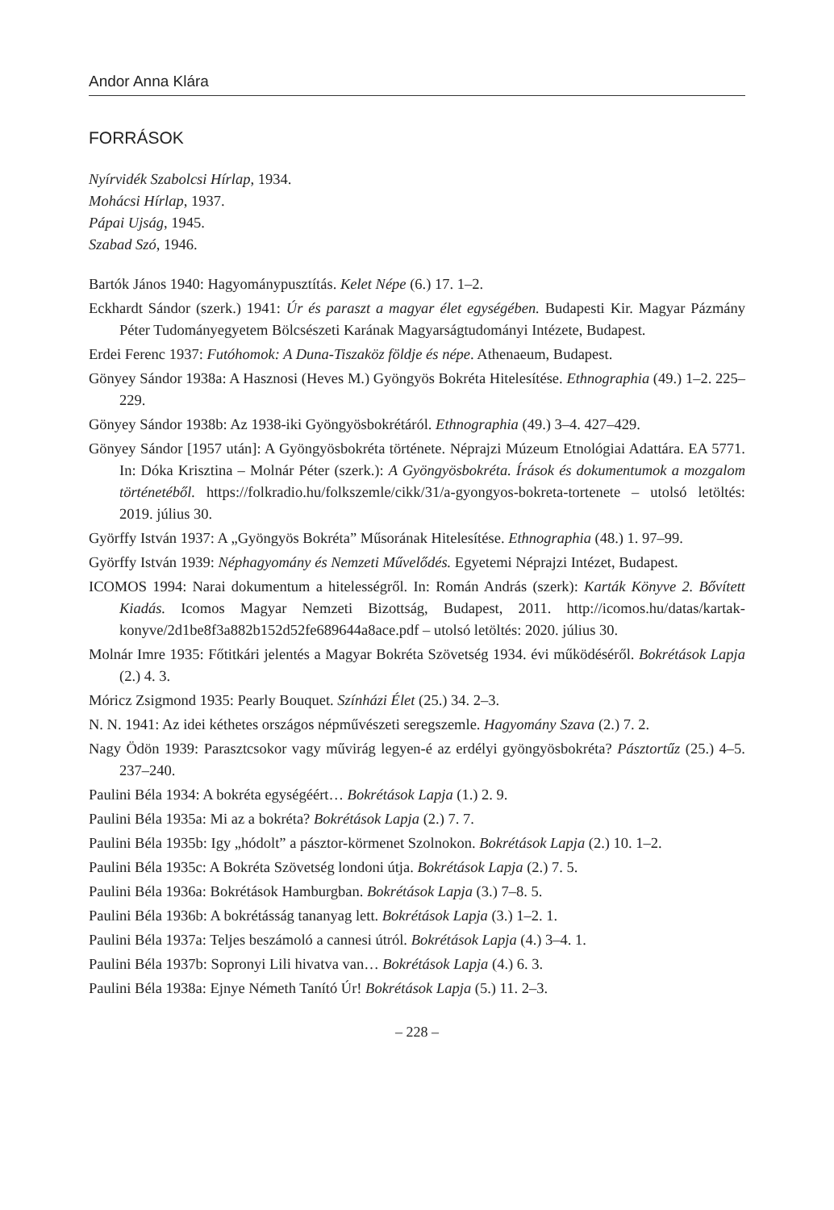Andor Anna Klára
FORRÁSOK
Nyírvidék Szabolcsi Hírlap, 1934.
Mohácsi Hírlap, 1937.
Pápai Ujság, 1945.
Szabad Szó, 1946.
Bartók János 1940: Hagyománypusztítás. Kelet Népe (6.) 17. 1–2.
Eckhardt Sándor (szerk.) 1941: Úr és paraszt a magyar élet egységében. Budapesti Kir. Magyar Pázmány Péter Tudományegyetem Bölcsészeti Karának Magyarságtudományi Intézete, Budapest.
Erdei Ferenc 1937: Futóhomok: A Duna-Tiszaköz földje és népe. Athenaeum, Budapest.
Gönyey Sándor 1938a: A Hasznosi (Heves M.) Gyöngyös Bokréta Hitelesítése. Ethnographia (49.) 1–2. 225–229.
Gönyey Sándor 1938b: Az 1938-iki Gyöngyösbokrétáról. Ethnographia (49.) 3–4. 427–429.
Gönyey Sándor [1957 után]: A Gyöngyösbokréta története. Néprajzi Múzeum Etnológiai Adattára. EA 5771. In: Dóka Krisztina – Molnár Péter (szerk.): A Gyöngyösbokréta. Írások és dokumentumok a mozgalom történetéből. https://folkradio.hu/folkszemle/cikk/31/a-gyongyos-bokreta-tortenete – utolsó letöltés: 2019. július 30.
Györffy István 1937: A „Gyöngyös Bokréta” Műsorának Hitelesítése. Ethnographia (48.) 1. 97–99.
Györffy István 1939: Néphagyomány és Nemzeti Művelődés. Egyetemi Néprajzi Intézet, Budapest.
ICOMOS 1994: Narai dokumentum a hitelességről. In: Román András (szerk): Karták Könyve 2. Bővített Kiadás. Icomos Magyar Nemzeti Bizottság, Budapest, 2011. http://icomos.hu/datas/kartak-konyve/2d1be8f3a882b152d52fe689644a8ace.pdf – utolsó letöltés: 2020. július 30.
Molnár Imre 1935: Főtitkári jelentés a Magyar Bokréta Szövetség 1934. évi működéséről. Bokrétások Lapja (2.) 4. 3.
Móricz Zsigmond 1935: Pearly Bouquet. Színházi Élet (25.) 34. 2–3.
N. N. 1941: Az idei kéthetes országos népművészeti seregszemle. Hagyomány Szava (2.) 7. 2.
Nagy Ödön 1939: Parasztcsokor vagy művirág legyen-é az erdélyi gyöngyösbokréta? Pásztortűz (25.) 4–5. 237–240.
Paulini Béla 1934: A bokréta egységéért… Bokrétások Lapja (1.) 2. 9.
Paulini Béla 1935a: Mi az a bokréta? Bokrétások Lapja (2.) 7. 7.
Paulini Béla 1935b: Igy „hódolt” a pásztor-körmenet Szolnokon. Bokrétások Lapja (2.) 10. 1–2.
Paulini Béla 1935c: A Bokréta Szövetség londoni útja. Bokrétások Lapja (2.) 7. 5.
Paulini Béla 1936a: Bokrétások Hamburgban. Bokrétások Lapja (3.) 7–8. 5.
Paulini Béla 1936b: A bokrétásság tananyag lett. Bokrétások Lapja (3.) 1–2. 1.
Paulini Béla 1937a: Teljes beszámoló a cannesi útról. Bokrétások Lapja (4.) 3–4. 1.
Paulini Béla 1937b: Sopronyi Lili hivatva van… Bokrétások Lapja (4.) 6. 3.
Paulini Béla 1938a: Ejnye Németh Tanító Úr! Bokrétások Lapja (5.) 11. 2–3.
– 228 –